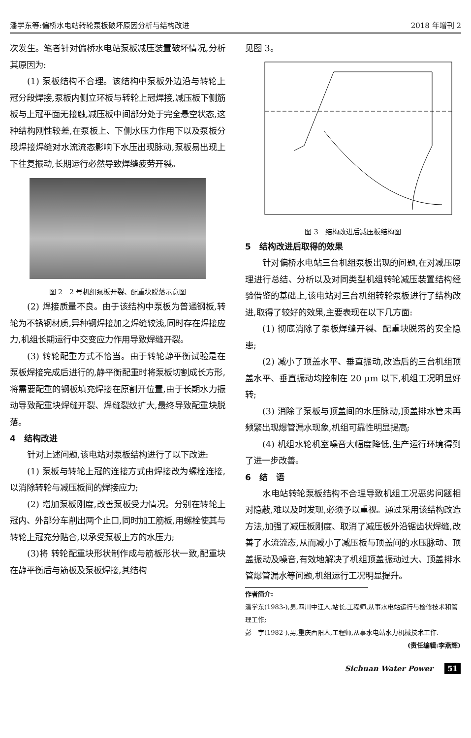潘学东等:偏桥水电站转轮泵板破坏原因分析与结构改进 2018 年增刊 2
次发生。笔者针对偏桥水电站泵板减压装置破坏情况,分析其原因为:
(1) 泵板结构不合理。该结构中泵板外边沿与转轮上冠分段焊接,泵板内侧立环板与转轮上冠焊接,减压板下侧筋板与上冠平面无接触,减压板中间部分处于完全悬空状态,这种结构刚性较差,在泵板上、下侧水压力作用下以及泵板分段焊接焊缝对水流流态影响下水压出现脉动,泵板易出现上下往复振动,长期运行必然导致焊缝疲劳开裂。
图 2　2 号机组泵板开裂、配重块脱落示意图
(2) 焊接质量不良。由于该结构中泵板为普通钢板,转轮为不锈钢材质,异种钢焊接加之焊缝较浅,同时存在焊接应力,机组长期运行中交变应力作用导致焊缝开裂。
(3) 转轮配重方式不恰当。由于转轮静平衡试验是在泵板焊接完成后进行的,静平衡配重时将泵板切割成长方形,将需要配重的钢板填充焊接在原割开位置,由于长期水力振动导致配重块焊缝开裂、焊缝裂纹扩大,最终导致配重块脱落。
4　结构改进
针对上述问题,该电站对泵板结构进行了以下改进:
(1) 泵板与转轮上冠的连接方式由焊接改为螺栓连接,以消除转轮与减压板间的焊接应力;
(2) 增加泵板刚度,改善泵板受力情况。分别在转轮上冠内、外部分车削出两个止口,同时加工筋板,用螺栓使其与转轮上冠充分贴合,以承受泵板上方的水压力;
(3)将 转轮配重块形状制作成与筋板形状一致,配重块在静平衡后与筋板及泵板焊接,其结构
见图 3。
图 3　结构改进后减压板结构图
5　结构改进后取得的效果
针对偏桥水电站三台机组泵板出现的问题,在对减压原理进行总结、分析以及对同类型机组转轮减压装置结构经验借鉴的基础上,该电站对三台机组转轮泵板进行了结构改进,取得了较好的效果,主要表现在以下几方面:
(1) 彻底消除了泵板焊缝开裂、配重块脱落的安全隐患;
(2) 减小了顶盖水平、垂直振动,改造后的三台机组顶盖水平、垂直振动均控制在 20 μm 以下,机组工况明显好转;
(3) 消除了泵板与顶盖间的水压脉动,顶盖排水管未再频繁出现爆管漏水现象,机组可靠性明显提高;
(4) 机组水轮机室噪音大幅度降低,生产运行环境得到了进一步改善。
6　结　语
水电站转轮泵板结构不合理导致机组工况恶劣问题相对隐蔽,难以及时发现,必须予以重视。通过采用该结构改造方法,加强了减压板刚度、取消了减压板外沿锯齿状焊缝,改善了水流流态,从而减小了减压板与顶盖间的水压脉动、顶盖振动及噪音,有效地解决了机组顶盖振动过大、顶盖排水管爆管漏水等问题,机组运行工况明显提升。
作者简介:
潘学东(1983-),男,四川中江人,站长,工程师,从事水电站运行与检修技术和管理工作;
彭　宇(1982-),男,重庆酉阳人,工程师,从事水电站水力机械技术工作.
(责任编辑:李燕辉)
Sichuan Water Power 51